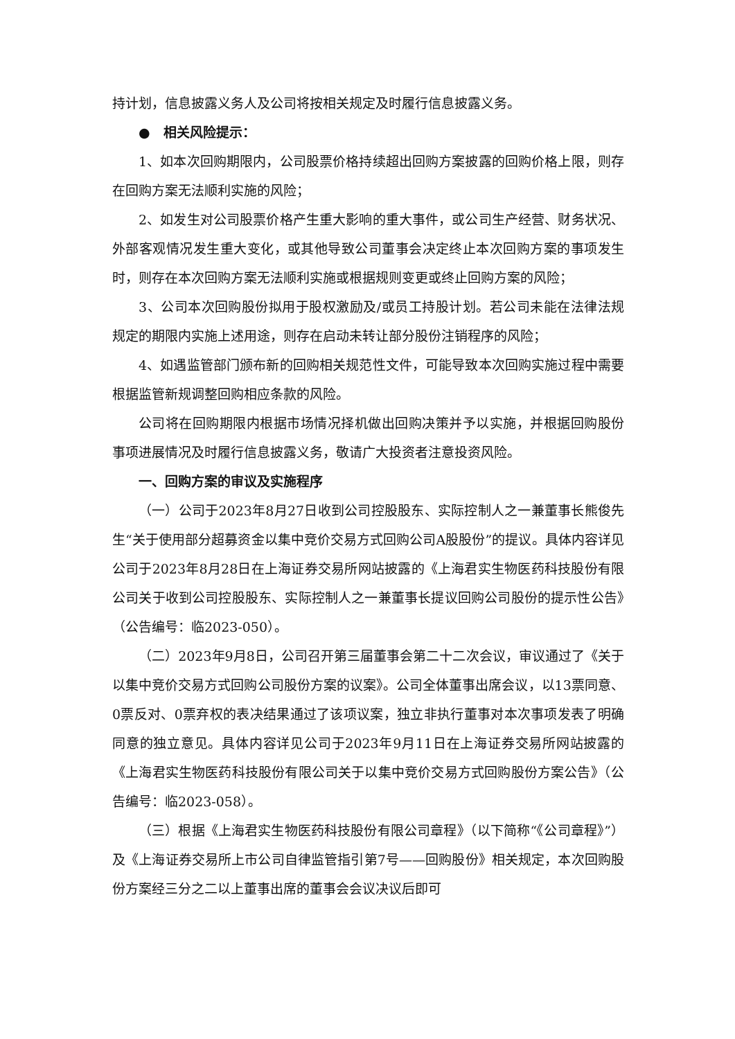持计划，信息披露义务人及公司将按相关规定及时履行信息披露义务。
● 相关风险提示：
1、如本次回购期限内，公司股票价格持续超出回购方案披露的回购价格上限，则存在回购方案无法顺利实施的风险；
2、如发生对公司股票价格产生重大影响的重大事件，或公司生产经营、财务状况、外部客观情况发生重大变化，或其他导致公司董事会决定终止本次回购方案的事项发生时，则存在本次回购方案无法顺利实施或根据规则变更或终止回购方案的风险；
3、公司本次回购股份拟用于股权激励及/或员工持股计划。若公司未能在法律法规规定的期限内实施上述用途，则存在启动未转让部分股份注销程序的风险；
4、如遇监管部门颁布新的回购相关规范性文件，可能导致本次回购实施过程中需要根据监管新规调整回购相应条款的风险。
公司将在回购期限内根据市场情况择机做出回购决策并予以实施，并根据回购股份事项进展情况及时履行信息披露义务，敬请广大投资者注意投资风险。
一、回购方案的审议及实施程序
（一）公司于2023年8月27日收到公司控股股东、实际控制人之一兼董事长熊俊先生“关于使用部分超募资金以集中竞价交易方式回购公司A股股份”的提议。具体内容详见公司于2023年8月28日在上海证券交易所网站披露的《上海君实生物医药科技股份有限公司关于收到公司控股股东、实际控制人之一兼董事长提议回购公司股份的提示性公告》（公告编号：临2023-050）。
（二）2023年9月8日，公司召开第三届董事会第二十二次会议，审议通过了《关于以集中竞价交易方式回购公司股份方案的议案》。公司全体董事出席会议，以13票同意、0票反对、0票弃权的表决结果通过了该项议案，独立非执行董事对本次事项发表了明确同意的独立意见。具体内容详见公司于2023年9月11日在上海证券交易所网站披露的《上海君实生物医药科技股份有限公司关于以集中竞价交易方式回购股份方案公告》（公告编号：临2023-058）。
（三）根据《上海君实生物医药科技股份有限公司章程》（以下简称“《公司章程》”）及《上海证券交易所上市公司自律监管指引第7号——回购股份》相关规定，本次回购股份方案经三分之二以上董事出席的董事会会议决议后即可